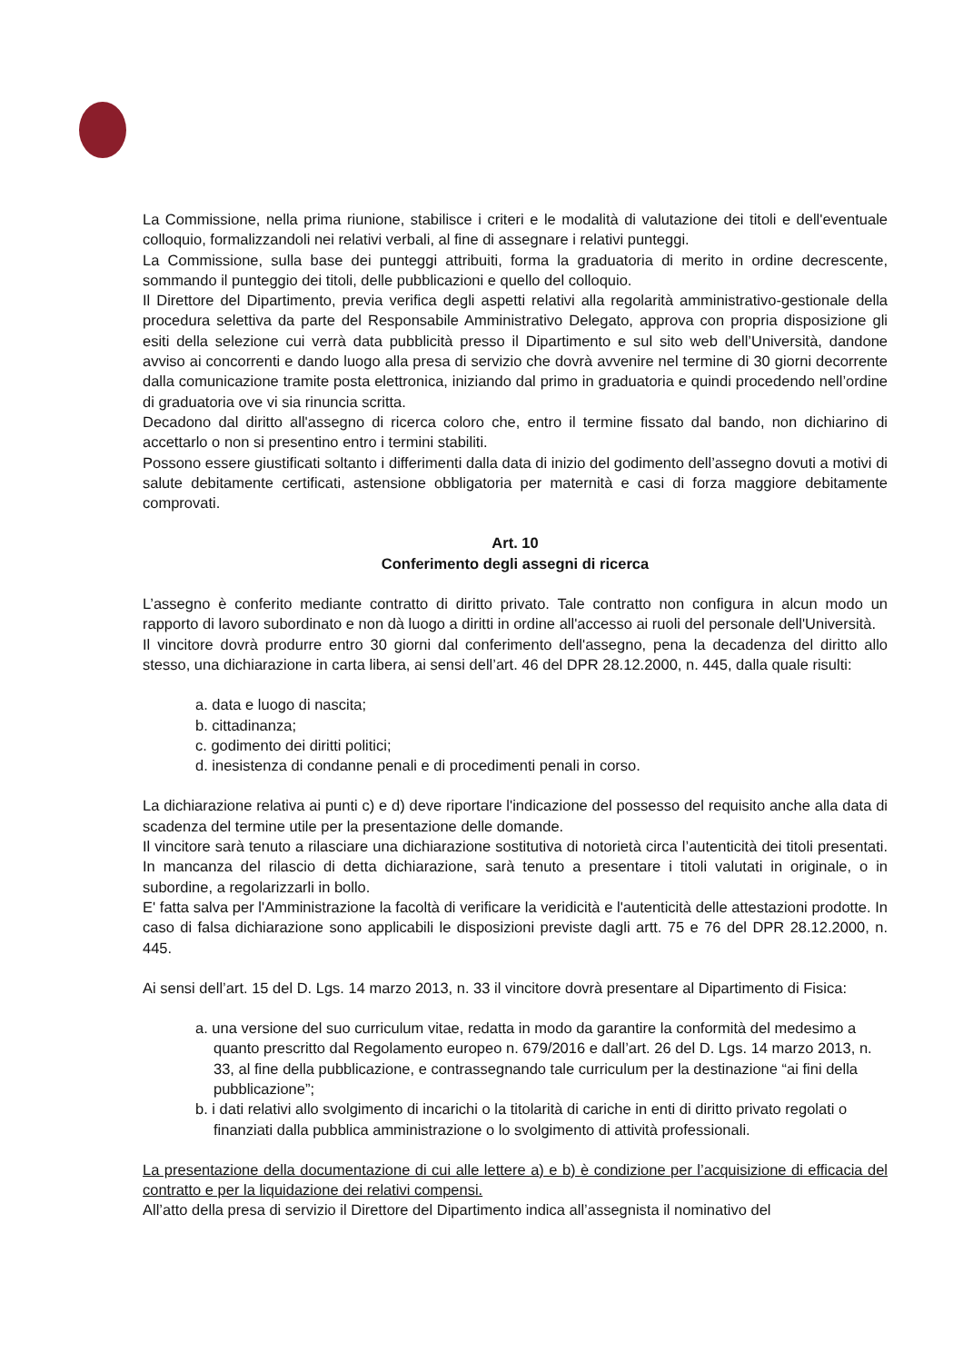La Commissione, nella prima riunione, stabilisce i criteri e le modalità di valutazione dei titoli e dell'eventuale colloquio, formalizzandoli nei relativi verbali, al fine di assegnare i relativi punteggi.
La Commissione, sulla base dei punteggi attribuiti, forma la graduatoria di merito in ordine decrescente, sommando il punteggio dei titoli, delle pubblicazioni e quello del colloquio.
Il Direttore del Dipartimento, previa verifica degli aspetti relativi alla regolarità amministrativo-gestionale della procedura selettiva da parte del Responsabile Amministrativo Delegato, approva con propria disposizione gli esiti della selezione cui verrà data pubblicità presso il Dipartimento e sul sito web dell’Università, dandone avviso ai concorrenti e dando luogo alla presa di servizio che dovrà avvenire nel termine di 30 giorni decorrente dalla comunicazione tramite posta elettronica, iniziando dal primo in graduatoria e quindi procedendo nell’ordine di graduatoria ove vi sia rinuncia scritta.
Decadono dal diritto all'assegno di ricerca coloro che, entro il termine fissato dal bando, non dichiarino di accettarlo o non si presentino entro i termini stabiliti.
Possono essere giustificati soltanto i differimenti dalla data di inizio del godimento dell’assegno dovuti a motivi di salute debitamente certificati, astensione obbligatoria per maternità e casi di forza maggiore debitamente comprovati.
Art. 10
Conferimento degli assegni di ricerca
L’assegno è conferito mediante contratto di diritto privato. Tale contratto non configura in alcun modo un rapporto di lavoro subordinato e non dà luogo a diritti in ordine all'accesso ai ruoli del personale dell'Università.
Il vincitore dovrà produrre entro 30 giorni dal conferimento dell'assegno, pena la decadenza del diritto allo stesso, una dichiarazione in carta libera, ai sensi dell’art. 46 del DPR 28.12.2000, n. 445, dalla quale risulti:
a. data e luogo di nascita;
b. cittadinanza;
c. godimento dei diritti politici;
d. inesistenza di condanne penali e di procedimenti penali in corso.
La dichiarazione relativa ai punti c) e d) deve riportare l'indicazione del possesso del requisito anche alla data di scadenza del termine utile per la presentazione delle domande.
Il vincitore sarà tenuto a rilasciare una dichiarazione sostitutiva di notorietà circa l’autenticità dei titoli presentati. In mancanza del rilascio di detta dichiarazione, sarà tenuto a presentare i titoli valutati in originale, o in subordine, a regolarizzarli in bollo.
E' fatta salva per l'Amministrazione la facoltà di verificare la veridicità e l'autenticità delle attestazioni prodotte. In caso di falsa dichiarazione sono applicabili le disposizioni previste dagli artt. 75 e 76 del DPR 28.12.2000, n. 445.
Ai sensi dell’art. 15 del D. Lgs. 14 marzo 2013, n. 33 il vincitore dovrà presentare al Dipartimento di Fisica:
a. una versione del suo curriculum vitae, redatta in modo da garantire la conformità del medesimo a quanto prescritto dal Regolamento europeo n. 679/2016 e dall’art. 26 del D. Lgs. 14 marzo 2013, n. 33, al fine della pubblicazione, e contrassegnando tale curriculum per la destinazione “ai fini della pubblicazione”;
b. i dati relativi allo svolgimento di incarichi o la titolarità di cariche in enti di diritto privato regolati o finanziati dalla pubblica amministrazione o lo svolgimento di attività professionali.
La presentazione della documentazione di cui alle lettere a) e b) è condizione per l’acquisizione di efficacia del contratto e per la liquidazione dei relativi compensi.
All’atto della presa di servizio il Direttore del Dipartimento indica all’assegnista il nominativo del